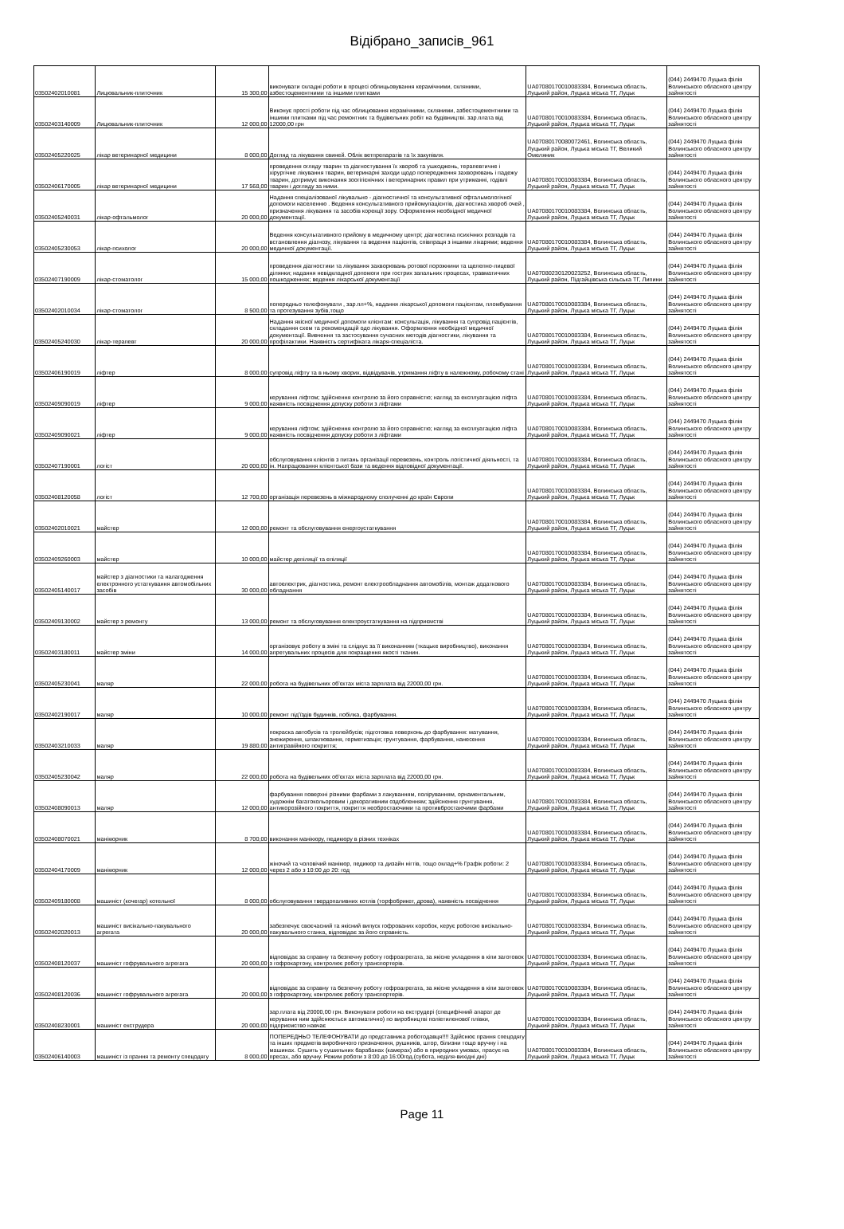Відібрано_записів_961
| 03502402010081 | Лицювальник-плиточник | 15 300,00 | виконувати складні роботи в процесі облицьовування керамічними, скляними, азбестоцементними та іншими плитками | UA07080170010083384, Волинська область, Луцький район, Луцька міська ТГ, Луцьк | (044) 2449470 Луцька філія Волинського обласного центру зайнятості |
| 03502403140009 | Лицювальник-плиточник | 12 000,00 | Виконує прості роботи під час облицювання керамічними, скляними, азбестоцементними та іншими плитками під час ремонтних та будівельних робіт на будівництві. зар.плата від 12000,00 грн | UA07080170010083384, Волинська область, Луцький район, Луцька міська ТГ, Луцьк | (044) 2449470 Луцька філія Волинського обласного центру зайнятості |
| 03502405220025 | лікар ветеринарної медицини | 8 000,00 | Догляд та лікування свиней. Облік ветпрепаратів та їх закупівля. | UA07080170080072461, Волинська область, Луцький район, Луцька міська ТГ, Великий Омеляник | (044) 2449470 Луцька філія Волинського обласного центру зайнятості |
| 03502406170005 | лікар ветеринарної медицини | 17 568,00 | проведення огляду тварин та діагностування їх хвороб та ушкоджень, терапевтичне і хірургічне лікування тварин, ветеринарні заходи щодо попередження захворювань і падежу тварин, дотримує виконання зоогігієнічних і ветеринарних правил при утриманні, годівлі тварин і догляду за ними. | UA07080170010083384, Волинська область, Луцький район, Луцька міська ТГ, Луцьк | (044) 2449470 Луцька філія Волинського обласного центру зайнятості |
| 03502405240031 | лікар-офтальмолог | 20 000,00 | Надання спеціалізованої лікувально - діагностичної та консультативної офтальмологічної допомоги населенню . Ведення консультативного прийомупацієнтів, діагностика хвороб очей , призначення лікування та засобів корекції зору. Оформлення необхідної медичної документації. | UA07080170010083384, Волинська область, Луцький район, Луцька міська ТГ, Луцьк | (044) 2449470 Луцька філія Волинського обласного центру зайнятості |
| 03502405230053 | лікар-психолог | 20 000,00 | Ведення консультативного прийому в медичному центрі; діагностика психічних розладів та встановлення діагнозу, лікування та ведення пацієнтів, співпраця з іншими лікарями; ведення медичної документації. | UA07080170010083384, Волинська область, Луцький район, Луцька міська ТГ, Луцьк | (044) 2449470 Луцька філія Волинського обласного центру зайнятості |
| 03502407190009 | лікар-стоматолог | 15 000,00 | проведення діагностики та лікування захворювань ротової порожнини та щелепно-лицевої ділянки; надання невідкладної допомоги при гострих запальних процесах, травматичних пошкодженнях; ведення лікарської документації | UA07080230120023252, Волинська область, Луцький район, Підгайцівська сільська ТГ, Липини | (044) 2449470 Луцька філія Волинського обласного центру зайнятості |
| 03502402010034 | лікар-стоматолог | 8 500,00 | попередньо телефонувати , зар.пл+%, надання лікарської допомоги пацієнтам, пломбування та протезування зубів,тощо | UA07080170010083384, Волинська область, Луцький район, Луцька міська ТГ, Луцьк | (044) 2449470 Луцька філія Волинського обласного центру зайнятості |
| 03502405240030 | лікар-терапевт | 20 000,00 | Надання якісної медичної допомоги клієнтам: консультація, лікування та супровід пацієнтів, складання схем та рекомендацій одо лікування. Оформлення необхідної медичної документації. Вивчення та застосування сучасних методів діагностики, лікування та профілактики. Наявність сертифіката лікаря-спеціаліста. | UA07080170010083384, Волинська область, Луцький район, Луцька міська ТГ, Луцьк | (044) 2449470 Луцька філія Волинського обласного центру зайнятості |
| 03502406190019 | ліфтер | 8 000,00 | супровід ліфту та в ньому хворих, відвідувачів, утримання ліфту в належному, робочому стані | UA07080170010083384, Волинська область, Луцький район, Луцька міська ТГ, Луцьк | (044) 2449470 Луцька філія Волинського обласного центру зайнятості |
| 03502409090019 | ліфтер | 9 000,00 | керування ліфтом; здійснення контролю за його справністю; нагляд за експлуатацією ліфта наявність посвідчення допуску роботи з ліфтами | UA07080170010083384, Волинська область, Луцький район, Луцька міська ТГ, Луцьк | (044) 2449470 Луцька філія Волинського обласного центру зайнятості |
| 03502409090021 | ліфтер | 9 000,00 | керування ліфтом; здійснення контролю за його справністю; нагляд за експлуатацією ліфта наявність посвідчення допуску роботи з ліфтами | UA07080170010083384, Волинська область, Луцький район, Луцька міська ТГ, Луцьк | (044) 2449470 Луцька філія Волинського обласного центру зайнятості |
| 03502407190001 | логіст | 20 000,00 | обслуговування клієнтів з питань організації перевезень, контроль логістичної діяльності, та ін. Напрацювання клієнтської бази та ведення відповідної документації. | UA07080170010083384, Волинська область, Луцький район, Луцька міська ТГ, Луцьк | (044) 2449470 Луцька філія Волинського обласного центру зайнятості |
| 03502408120058 | логіст | 12 700,00 | організація перевезень в міжнародному сполученні до країн Європи | UA07080170010083384, Волинська область, Луцький район, Луцька міська ТГ, Луцьк | (044) 2449470 Луцька філія Волинського обласного центру зайнятості |
| 03502402010021 | майстер | 12 000,00 | ремонт та обслуговування енергоустаткування | UA07080170010083384, Волинська область, Луцький район, Луцька міська ТГ, Луцьк | (044) 2449470 Луцька філія Волинського обласного центру зайнятості |
| 03502409260003 | майстер | 10 000,00 | майстер депіляції та епіляції | UA07080170010083384, Волинська область, Луцький район, Луцька міська ТГ, Луцьк | (044) 2449470 Луцька філія Волинського обласного центру зайнятості |
| 03502405140017 | майстер з діагностики та налагодження електронного устаткування автомобільних засобів | 30 000,00 | автоелектрик, діагностика, ремонт електрообладнання автомобілів, монтаж додаткового обладнання | UA07080170010083384, Волинська область, Луцький район, Луцька міська ТГ, Луцьк | (044) 2449470 Луцька філія Волинського обласного центру зайнятості |
| 03502409130002 | майстер з ремонту | 13 000,00 | ремонт та обслуговування електроустаткування на підприємстві | UA07080170010083384, Волинська область, Луцький район, Луцька міська ТГ, Луцьк | (044) 2449470 Луцька філія Волинського обласного центру зайнятості |
| 03502403180011 | майстер зміни | 14 000,00 | організовує роботу в зміні та слідкує за її виконанням (ткацьке виробництво), виконання апретувальних процесів для покращення якості тканин. | UA07080170010083384, Волинська область, Луцький район, Луцька міська ТГ, Луцьк | (044) 2449470 Луцька філія Волинського обласного центру зайнятості |
| 03502405230041 | маляр | 22 000,00 | робота на будівельних об'єктах міста зарплата від 22000,00 грн. | UA07080170010083384, Волинська область, Луцький район, Луцька міська ТГ, Луцьк | (044) 2449470 Луцька філія Волинського обласного центру зайнятості |
| 03502402190017 | маляр | 10 000,00 | ремонт під'їздів будинків, побілка, фарбування. | UA07080170010083384, Волинська область, Луцький район, Луцька міська ТГ, Луцьк | (044) 2449470 Луцька філія Волинського обласного центру зайнятості |
| 03502403210033 | маляр | 19 880,00 | покраска автобусів та тролейбусів; підготовка поверхонь до фарбування: матування, знежирення, шпаклювання, герметизація; грунтування, фарбування, нанесення антигравійного покриття; | UA07080170010083384, Волинська область, Луцький район, Луцька міська ТГ, Луцьк | (044) 2449470 Луцька філія Волинського обласного центру зайнятості |
| 03502405230042 | маляр | 22 000,00 | робота на будівельних об'єктах міста зарплата від 22000,00 грн. | UA07080170010083384, Волинська область, Луцький район, Луцька міська ТГ, Луцьк | (044) 2449470 Луцька філія Волинського обласного центру зайнятості |
| 03502408090013 | маляр | 12 000,00 | фарбування поверхні різними фарбами з лакуванням, поліруванням, орнаментальним, художнім багатокольоровим і декоративним оздобленням; здійснення грунтування, антикорозійного покриття, покриття необростаючими та противбростаючими фарбами | UA07080170010083384, Волинська область, Луцький район, Луцька міська ТГ, Луцьк | (044) 2449470 Луцька філія Волинського обласного центру зайнятості |
| 03502408070021 | манікюрник | 8 700,00 | виконання манікюру, педикюру в різних техніках | UA07080170010083384, Волинська область, Луцький район, Луцька міська ТГ, Луцьк | (044) 2449470 Луцька філія Волинського обласного центру зайнятості |
| 03502404170009 | манікюрник | 12 000,00 | жіночий та чоловічий манікюр, педикюр та дизайн нігтів, тощо оклад+% Графік роботи: 2 через 2 або з 10:00 до 20: год | UA07080170010083384, Волинська область, Луцький район, Луцька міська ТГ, Луцьк | (044) 2449470 Луцька філія Волинського обласного центру зайнятості |
| 03502409180008 | машиніст (кочегар) котельної | 8 000,00 | обслуговування твердопаливних котлів (торфобрикет, дрова), наявність посвідчення | UA07080170010083384, Волинська область, Луцький район, Луцька міська ТГ, Луцьк | (044) 2449470 Луцька філія Волинського обласного центру зайнятості |
| 03502402020013 | машиніст висікально-пакувального агрегата | 20 000,00 | забезпечує своєчасний та якісний випуск гофрованих коробок, керує роботою висікально- пакувального станка, відповідає за його справність. | UA07080170010083384, Волинська область, Луцький район, Луцька міська ТГ, Луцьк | (044) 2449470 Луцька філія Волинського обласного центру зайнятості |
| 03502408120037 | машиніст гофрувального агрегата | 20 000,00 | відповідає за справну та безпечну роботу гофроагрегата, за якісне укладення в кіпи заготовок з гофрокартону, контролює роботу транспортерів. | UA07080170010083384, Волинська область, Луцький район, Луцька міська ТГ, Луцьк | (044) 2449470 Луцька філія Волинського обласного центру зайнятості |
| 03502408120036 | машиніст гофрувального агрегата | 20 000,00 | відповідає за справну та безпечну роботу гофроагрегата, за якісне укладення в кіпи заготовок з гофрокартону, контролює роботу транспортерів. | UA07080170010083384, Волинська область, Луцький район, Луцька міська ТГ, Луцьк | (044) 2449470 Луцька філія Волинського обласного центру зайнятості |
| 03502408230001 | машиніст екструдера | 20 000,00 | зар.плата від 20000,00 грн. Виконувати роботи на екструдері (специфічний апарат де керування ним здійснюється автоматично) по виробництві поліетиленової плівки, підприємство навчає | UA07080170010083384, Волинська область, Луцький район, Луцька міська ТГ, Луцьк | (044) 2449470 Луцька філія Волинського обласного центру зайнятості |
| 03502406140003 | машиніст із прання та ремонту спецодягу | 8 000,00 | ПОПЕРЕДНЬО ТЕЛЕФОНУВАТИ до представника роботодавця!!!! Здійснює прання спецодягу та інших предметів виробничого призначення, рушників, штор, білизни тощо вручну і на машинах. Сушить у сушильних барабанах (камерах) або в природних умовах, прасує на пресах, або вручну. Режим роботи з 8:00 до 16:00год.(субота, неділя-вихідні дні) | UA07080170010083384, Волинська область, Луцький район, Луцька міська ТГ, Луцьк | (044) 2449470 Луцька філія Волинського обласного центру зайнятості |
Page 11